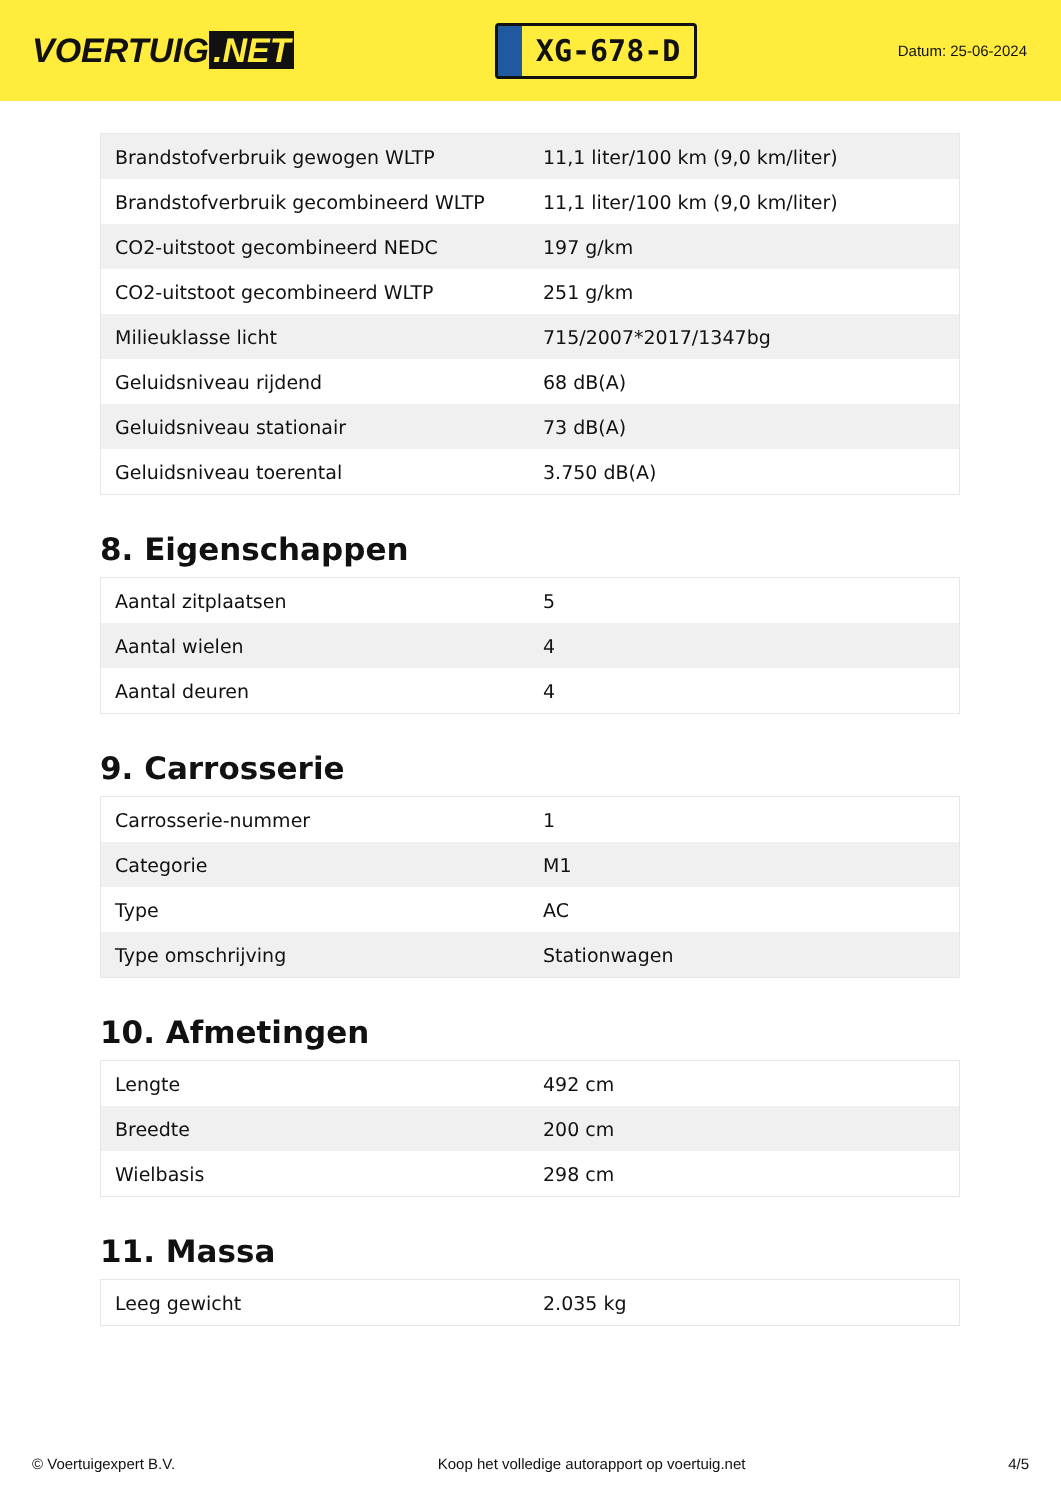VOERTUIG.NET
XG-678-D
Datum: 25-06-2024
| Brandstofverbruik gewogen WLTP | 11,1 liter/100 km (9,0 km/liter) |
| Brandstofverbruik gecombineerd WLTP | 11,1 liter/100 km (9,0 km/liter) |
| CO2-uitstoot gecombineerd NEDC | 197 g/km |
| CO2-uitstoot gecombineerd WLTP | 251 g/km |
| Milieuklasse licht | 715/2007*2017/1347bg |
| Geluidsniveau rijdend | 68 dB(A) |
| Geluidsniveau stationair | 73 dB(A) |
| Geluidsniveau toerental | 3.750 dB(A) |
8. Eigenschappen
| Aantal zitplaatsen | 5 |
| Aantal wielen | 4 |
| Aantal deuren | 4 |
9. Carrosserie
| Carrosserie-nummer | 1 |
| Categorie | M1 |
| Type | AC |
| Type omschrijving | Stationwagen |
10. Afmetingen
| Lengte | 492 cm |
| Breedte | 200 cm |
| Wielbasis | 298 cm |
11. Massa
| Leeg gewicht | 2.035 kg |
© Voertuigexpert B.V. Koop het volledige autorapport op voertuig.net 4/5